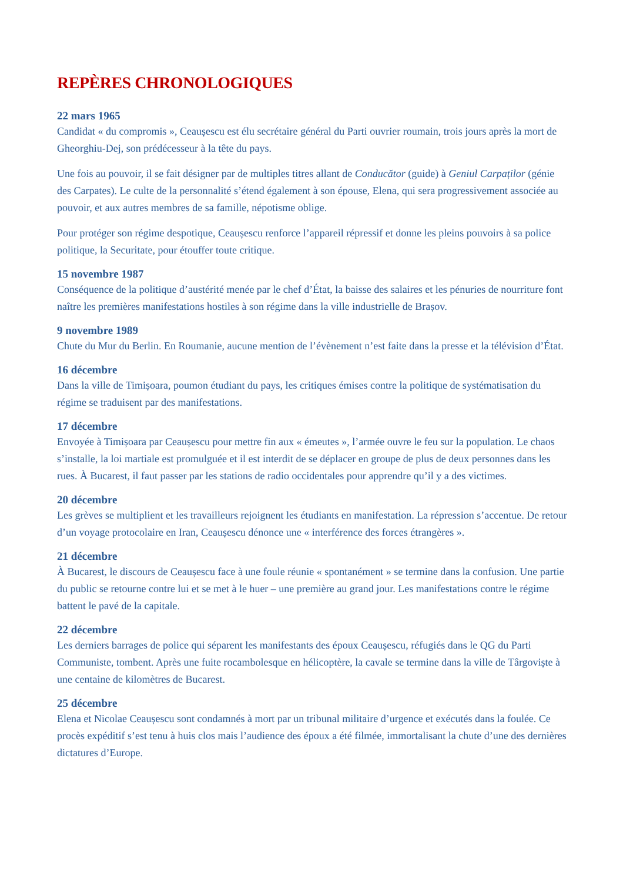REPÈRES CHRONOLOGIQUES
22 mars 1965
Candidat « du compromis », Ceaușescu est élu secrétaire général du Parti ouvrier roumain, trois jours après la mort de Gheorghiu-Dej, son prédécesseur à la tête du pays.
Une fois au pouvoir, il se fait désigner par de multiples titres allant de Conducător (guide) à Geniul Carpaților (génie des Carpates). Le culte de la personnalité s’étend également à son épouse, Elena, qui sera progressivement associée au pouvoir, et aux autres membres de sa famille, népotisme oblige.
Pour protéger son régime despotique, Ceaușescu renforce l’appareil répressif et donne les pleins pouvoirs à sa police politique, la Securitate, pour étouffer toute critique.
15 novembre 1987
Conséquence de la politique d’austérité menée par le chef d’État, la baisse des salaires et les pénuries de nourriture font naître les premières manifestations hostiles à son régime dans la ville industrielle de Brașov.
9 novembre 1989
Chute du Mur du Berlin. En Roumanie, aucune mention de l’évènement n’est faite dans la presse et la télévision d’État.
16 décembre
Dans la ville de Timișoara, poumon étudiant du pays, les critiques émises contre la politique de systématisation du régime se traduisent par des manifestations.
17 décembre
Envoyée à Timișoara par Ceaușescu pour mettre fin aux « émeutes », l’armée ouvre le feu sur la population. Le chaos s’installe, la loi martiale est promulguée et il est interdit de se déplacer en groupe de plus de deux personnes dans les rues. À Bucarest, il faut passer par les stations de radio occidentales pour apprendre qu’il y a des victimes.
20 décembre
Les grèves se multiplient et les travailleurs rejoignent les étudiants en manifestation. La répression s’accentue. De retour d’un voyage protocolaire en Iran, Ceaușescu dénonce une « interférence des forces étrangères ».
21 décembre
À Bucarest, le discours de Ceaușescu face à une foule réunie « spontanément » se termine dans la confusion. Une partie du public se retourne contre lui et se met à le huer – une première au grand jour. Les manifestations contre le régime battent le pavé de la capitale.
22 décembre
Les derniers barrages de police qui séparent les manifestants des époux Ceaușescu, réfugiés dans le QG du Parti Communiste, tombent. Après une fuite rocambolesque en hélicoptère, la cavale se termine dans la ville de Târgoviște à une centaine de kilomètres de Bucarest.
25 décembre
Elena et Nicolae Ceaușescu sont condamnés à mort par un tribunal militaire d’urgence et exécutés dans la foulée. Ce procès expéditif s’est tenu à huis clos mais l’audience des époux a été filmée, immortalisant la chute d’une des dernières dictatures d’Europe.